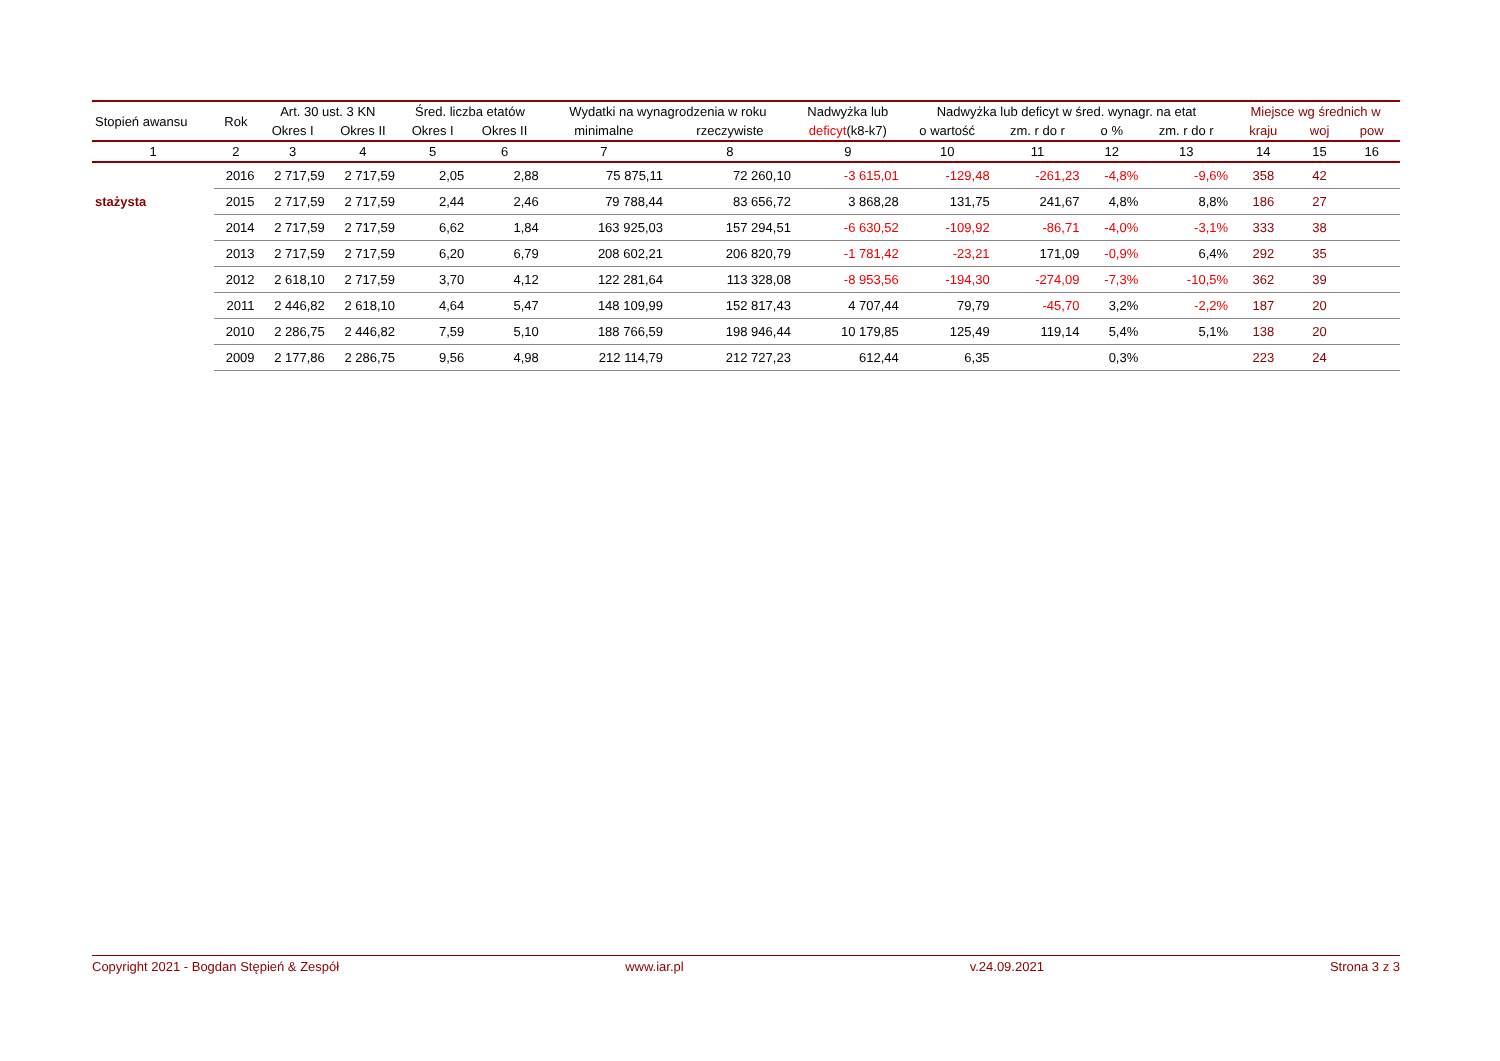| Stopień awansu | Rok | Art. 30 ust. 3 KN | | Śred. liczba etatów | | Wydatki na wynagrodzenia w roku | | Nadwyżka lub | Nadwyżka lub deficyt w śred. wynagr. na etat | | | | Miejsce wg średnich w | | |
| --- | --- | --- | --- | --- | --- | --- | --- | --- | --- | --- | --- | --- | --- | --- | --- |
| | | Okres I | Okres II | Okres I | Okres II | minimalne | rzeczywiste | deficyt (k8-k7) | o wartość | zm. r do r | o % | zm. r do r | kraju | woj | pow |
| 1 | 2 | 3 | 4 | 5 | 6 | 7 | 8 | 9 | 10 | 11 | 12 | 13 | 14 | 15 | 16 |
| | 2016 | 2 717,59 | 2 717,59 | 2,05 | 2,88 | 75 875,11 | 72 260,10 | -3 615,01 | -129,48 | -261,23 | -4,8% | -9,6% | 358 | 42 | |
| stażysta | 2015 | 2 717,59 | 2 717,59 | 2,44 | 2,46 | 79 788,44 | 83 656,72 | 3 868,28 | 131,75 | 241,67 | 4,8% | 8,8% | 186 | 27 | |
| | 2014 | 2 717,59 | 2 717,59 | 6,62 | 1,84 | 163 925,03 | 157 294,51 | -6 630,52 | -109,92 | -86,71 | -4,0% | -3,1% | 333 | 38 | |
| | 2013 | 2 717,59 | 2 717,59 | 6,20 | 6,79 | 208 602,21 | 206 820,79 | -1 781,42 | -23,21 | 171,09 | -0,9% | 6,4% | 292 | 35 | |
| | 2012 | 2 618,10 | 2 717,59 | 3,70 | 4,12 | 122 281,64 | 113 328,08 | -8 953,56 | -194,30 | -274,09 | -7,3% | -10,5% | 362 | 39 | |
| | 2011 | 2 446,82 | 2 618,10 | 4,64 | 5,47 | 148 109,99 | 152 817,43 | 4 707,44 | 79,79 | -45,70 | 3,2% | -2,2% | 187 | 20 | |
| | 2010 | 2 286,75 | 2 446,82 | 7,59 | 5,10 | 188 766,59 | 198 946,44 | 10 179,85 | 125,49 | 119,14 | 5,4% | 5,1% | 138 | 20 | |
| | 2009 | 2 177,86 | 2 286,75 | 9,56 | 4,98 | 212 114,79 | 212 727,23 | 612,44 | 6,35 | | 0,3% | | 223 | 24 | |
Copyright 2021 - Bogdan Stępień & Zespół www.iar.pl v.24.09.2021 Strona 3 z 3